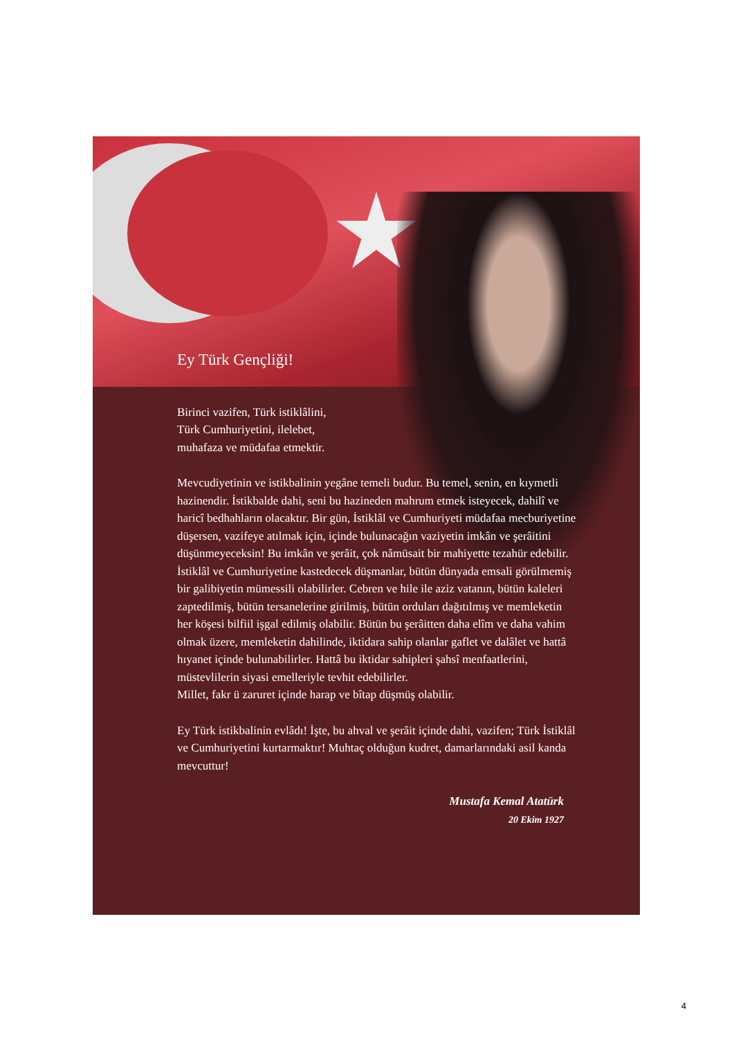Ey Türk Gençliği!
Birinci vazifen, Türk istiklâlini,
Türk Cumhuriyetini, ilelebet,
muhafaza ve müdafaa etmektir.
Mevcudiyetinin ve istikbalinin yegâne temeli budur. Bu temel, senin, en kıymetli hazinendir. İstikbalde dahi, seni bu hazineden mahrum etmek isteyecek, dahilî ve haricî bedhahların olacaktır. Bir gün, İstiklâl ve Cumhuriyeti müdafaa mecburiyetine düşersen, vazifeye atılmak için, içinde bulunacağın vaziyetin imkân ve şerâitini düşünmeyeceksin! Bu imkân ve şerâit, çok nâmüsait bir mahiyette tezahür edebilir. İstiklâl ve Cumhuriyetine kastedecek düşmanlar, bütün dünyada emsali görülmemiş bir galibiyetin mümessili olabilirler. Cebren ve hile ile aziz vatanın, bütün kaleleri zaptedilmiş, bütün tersanelerine girilmiş, bütün orduları dağıtılmış ve memleketin her köşesi bilfiil işgal edilmiş olabilir. Bütün bu şerâitten daha elîm ve daha vahim olmak üzere, memleketin dahilinde, iktidara sahip olanlar gaflet ve dalâlet ve hattâ hıyanet içinde bulunabilirler. Hattâ bu iktidar sahipleri şahsî menfaatlerini, müstevlilerin siyasi emelleriyle tevhit edebilirler.
Millet, fakr ü zaruret içinde harap ve bîtap düşmüş olabilir.
Ey Türk istikbalinin evlâdı! İşte, bu ahval ve şerâit içinde dahi, vazifen; Türk İstiklâl ve Cumhuriyetini kurtarmaktır! Muhtaç olduğun kudret, damarlarındaki asil kanda mevcuttur!
Mustafa Kemal Atatürk
20 Ekim 1927
4